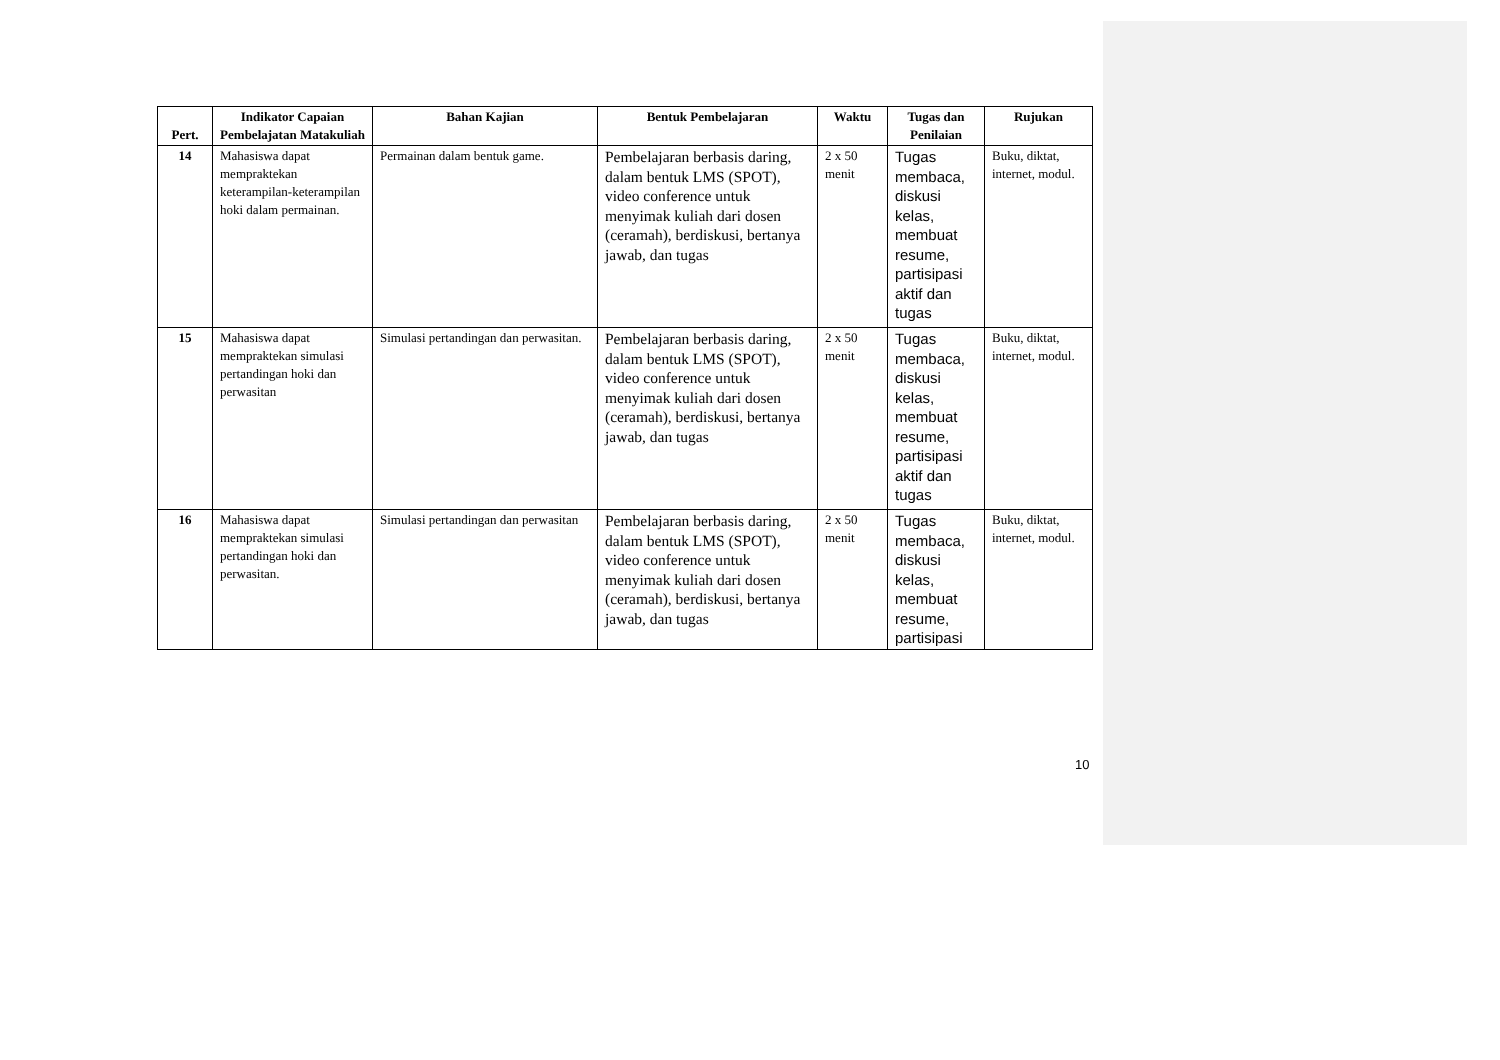| Pert. | Indikator Capaian Pembelajatan Matakuliah | Bahan Kajian | Bentuk Pembelajaran | Waktu | Tugas dan Penilaian | Rujukan |
| --- | --- | --- | --- | --- | --- | --- |
| 14 | Mahasiswa dapat mempraktekan keterampilan-keterampilan hoki dalam permainan. | Permainan dalam bentuk game. | Pembelajaran berbasis daring, dalam bentuk LMS (SPOT), video conference untuk menyimak kuliah dari dosen (ceramah), berdiskusi, bertanya jawab, dan tugas | 2 x 50 menit | Tugas membaca, diskusi kelas, membuat resume, partisipasi aktif dan tugas | Buku, diktat, internet, modul. |
| 15 | Mahasiswa dapat mempraktekan simulasi pertandingan hoki dan perwasitan | Simulasi pertandingan dan perwasitan. | Pembelajaran berbasis daring, dalam bentuk LMS (SPOT), video conference untuk menyimak kuliah dari dosen (ceramah), berdiskusi, bertanya jawab, dan tugas | 2 x 50 menit | Tugas membaca, diskusi kelas, membuat resume, partisipasi aktif dan tugas | Buku, diktat, internet, modul. |
| 16 | Mahasiswa dapat mempraktekan simulasi pertandingan hoki dan perwasitan. | Simulasi pertandingan dan perwasitan | Pembelajaran berbasis daring, dalam bentuk LMS (SPOT), video conference untuk menyimak kuliah dari dosen (ceramah), berdiskusi, bertanya jawab, dan tugas | 2 x 50 menit | Tugas membaca, diskusi kelas, membuat resume, partisipasi | Buku, diktat, internet, modul. |
10